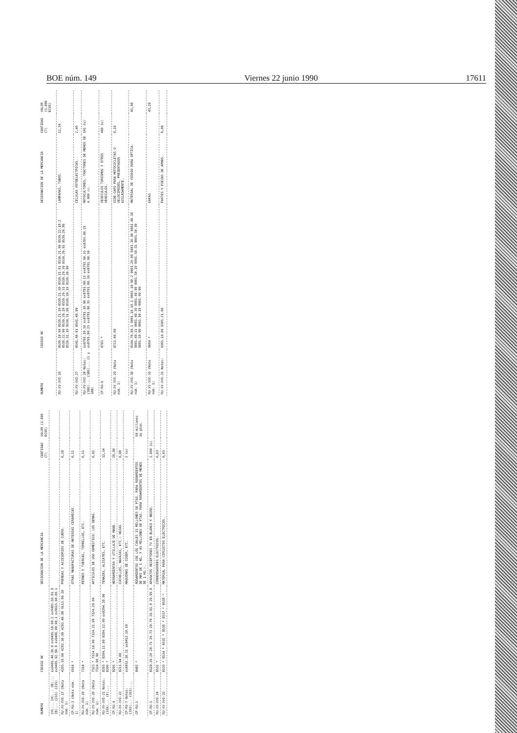BOE núm. 149 Viernes 22 junio 1990 17611
| NUMERO | CODIGO NC | DESIGNACION DE LA MERCANCIA | CANTIDAD (T) | VALOR (1.000 ECUS) |
| --- | --- | --- | --- | --- |
| (H)... (H)... (B)... (B)... (215) (215) | ex9405.40.39.9 ex9405.50.00.2 ex9405.60.91.9 ex9405.92.90.9 ex9406.00.90.1 ex9615.90.00.1 | | | |
| RU-XV-XVI-17 (Nota núm. 1) | 4203.10.00 4203.30.00 4203.40.00 9113.90.10 | PRENDAS Y ACCESORIOS DE CUERO. | 0,28 | |
| CP-RU-3 (Nota núm. 1) | 6914 * | OTRAS MANUFACTURAS DE MATERIAS CERAMICAS. | 0,11 | |
| RU-XV-XVI-19 (Nota núm. 1) | 7318 * | PERNOS Y TUERCAS, TORNILLOS, ETC. | 0,11 | |
| RU-XV-XVI-20 (Nota núm. 1) | 7323 * 7324.10.90 7324.21.00 7324.29.00 7324.90.90 | ARTICULOS DE USO DOMESTICO: LOS DEMAS. | 0,02 | |
| RU-XV-XVI-21 Notas: (339)... (F)... | 8203 * 8204.11.00 8204.12.00 ex8204.20.00 8206 * | TENAZAS, ALICATES, ETC. | 12,54 | |
| CP-RU-4 | 8205 * | HERRAMIENTAS Y UTILLAJE DE MANO. | 20,00 | |
| RU-XV-XVI-22 | 8211.94.00 | CUCHILLOS, NAVAJAS, ETC.: HOJAS. | 0,08 | |
| CP-RU-7 Notas: (355)... (355)... | ex8452.10.11 ex8452.10.19 | MAQUINAS DE COSER, ETC. | 3 (u) | |
| CP-RU-1 | 8482 * | RODAMIENTOS (DE LOS CUALES 15 MILLONES DE PTAS. PARA RODAMIENTOS DE MAS DE 1 KG. Y 45 MILLONES DE PTAS. PARA RODAMIENTOS DE MENOS DE 1 KG.). | | 60 millones de ptas. |
| CP-RU-5 | 8528.20.20 20.71 20.73 20.79 20.91.9 20.99.9 | APARATOS RECEPTORES TV EN BLANCO Y NEGRO. | 1.000 (u) | |
| RU-XV-XVI-24 | 8532 * | CONDENSADORES ELECTRICOS. | 0,03 | |
| RU-XV-XVI-25 | 8533 * 8534 * 8535 * 8536 * 8537 * 8538 * | MATERIAL PARA CIRCUITOS ELECTRICOS. | 0,03 | |
| NUMERO | CODIGO NC | DESIGNACION DE LA MERCANCIA | CANTIDAD (T) | VALOR (1.000 ECUS) |
| --- | --- | --- | --- | --- |
| RU-XV-XVI-26 | 8539.10.90 8539.21.10 8539.21.30 8539.21.91 8539.21.99 8539.22.10.2 8539.22.90 8539.29.10 8539.29.31 8539.29.39 8539.29.91 8539.29.99 8539.31.10 8539.31.90 8539.39.10 8539.39.90 | LAMPARAS, TUBOS. | 12,54 | |
| RU-XV-XVI-27 | 8541.40.91 8541.40.99 | CELULAS FOTOELECTRICAS. | 2,46 | |
| RU-XV-XVI-28 Notas: (386)... (386)... (1 y 388) | ex8701.10.10 ex8701.10.90 ex8701.90.11 ex8701.90.15 ex8701.90.21 ex8701.90.25 ex8701.90.35 ex8701.90.39 ex8701.90.50 | MOTOCULTORES; TRACTORES DE MENOS DE 4.000 cc. | 101 (u) | |
| CP-RU-6 | 8703 * | VEHICULOS TURISMOS Y OTROS VEHICULOS. | 400 (u) | |
| RU-XV-XVI-29 (Nota núm. 1) | 8711.90.00 | SIDE-CARS PARA MOTOCICLETAS O VELOCIPEDOS, PRESENTADOS AISLADAMENTE. | 0,10 | |
| RU-XV-XVI-30 (Nota núm. 1) | 8544.70.00.1 9001.10.10.1 9001.10.90.2 9001.20.00 9001.30.00 9001.40.10 9001.40.31 9001.40.39 9001.40.90 9001.50.10 9001.50.31 9001.50.39 9001.50.90 9001.90.10 9001.90.90 | MATERIAL DE VIDRIO PARA OPTICA. | | 81,90 |
| RU-XV-XVI-31 (Nota núm. 1) | 9004 * | GAFAS | | 43,29 |
| RU-XV-XVI-33 Notas: | 9305.10.00 9305.21.00 | PARTES Y PIEZAS DE ARMAS. | 0,08 | |